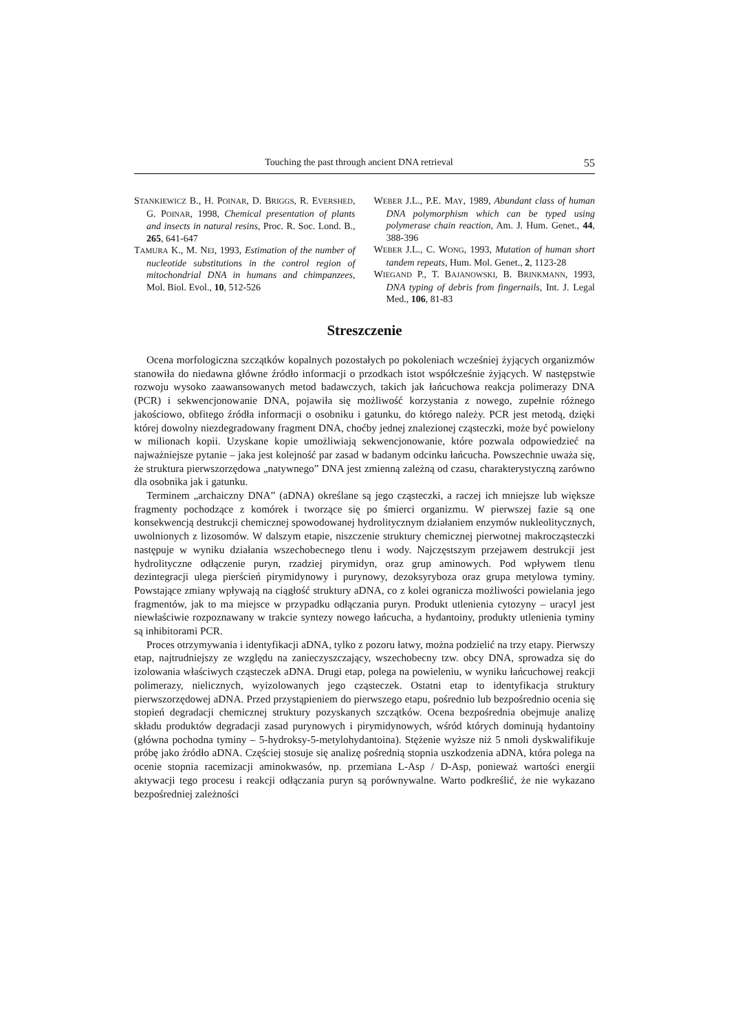Touching the past through ancient DNA retrieval 55
STANKIEWICZ B., H. POINAR, D. BRIGGS, R. EVERSHED, G. POINAR, 1998, Chemical presentation of plants and insects in natural resins, Proc. R. Soc. Lond. B., 265, 641-647
TAMURA K., M. NEI, 1993, Estimation of the number of nucleotide substitutions in the control region of mitochondrial DNA in humans and chimpanzees, Mol. Biol. Evol., 10, 512-526
WEBER J.L., P.E. MAY, 1989, Abundant class of human DNA polymorphism which can be typed using polymerase chain reaction, Am. J. Hum. Genet., 44, 388-396
WEBER J.L., C. WONG, 1993, Mutation of human short tandem repeats, Hum. Mol. Genet., 2, 1123-28
WIEGAND P., T. BAJANOWSKI, B. BRINKMANN, 1993, DNA typing of debris from fingernails, Int. J. Legal Med., 106, 81-83
Streszczenie
Ocena morfologiczna szczątków kopalnych pozostałych po pokoleniach wcześniej żyjących organizmów stanowiła do niedawna główne źródło informacji o przodkach istot współcześnie żyjących. W następstwie rozwoju wysoko zaawansowanych metod badawczych, takich jak łańcuchowa reakcja polimerazy DNA (PCR) i sekwencjonowanie DNA, pojawiła się możliwość korzystania z nowego, zupełnie różnego jakościowo, obfitego źródła informacji o osobniku i gatunku, do którego należy. PCR jest metodą, dzięki której dowolny niezdegradowany fragment DNA, choćby jednej znalezionej cząsteczki, może być powielony w milionach kopii. Uzyskane kopie umożliwiają sekwencjonowanie, które pozwala odpowiedzieć na najważniejsze pytanie – jaka jest kolejność par zasad w badanym odcinku łańcucha. Powszechnie uważa się, że struktura pierwszorzędowa „natywnego” DNA jest zmienną zależną od czasu, charakterystyczną zarówno dla osobnika jak i gatunku.
Terminem „archaiczny DNA” (aDNA) określane są jego cząsteczki, a raczej ich mniejsze lub większe fragmenty pochodzące z komórek i tworzące się po śmierci organizmu. W pierwszej fazie są one konsekwencją destrukcji chemicznej spowodowanej hydrolitycznym działaniem enzymów nukleolitycznych, uwolnionych z lizosomów. W dalszym etapie, niszczenie struktury chemicznej pierwotnej makrocząsteczki następuje w wyniku działania wszechobecnego tlenu i wody. Najczęstszym przejawem destrukcji jest hydrolityczne odłączenie puryn, rzadziej pirymidyn, oraz grup aminowych. Pod wpływem tlenu dezintegracji ulega pierścień pirymidynowy i purynowy, dezoksyryboza oraz grupa metylowa tyminy. Powstające zmiany wpływają na ciągłość struktury aDNA, co z kolei ogranicza możliwości powielania jego fragmentów, jak to ma miejsce w przypadku odłączania puryn. Produkt utlenienia cytozyny – uracyl jest niewłaściwie rozpoznawany w trakcie syntezy nowego łańcucha, a hydantoiny, produkty utlenienia tyminy są inhibitorami PCR.
Proces otrzymywania i identyfikacji aDNA, tylko z pozoru łatwy, można podzielić na trzy etapy. Pierwszy etap, najtrudniejszy ze względu na zanieczyszczający, wszechobecny tzw. obcy DNA, sprowadza się do izolowania właściwych cząsteczek aDNA. Drugi etap, polega na powieleniu, w wyniku łańcuchowej reakcji polimerazy, nielicznych, wyizolowanych jego cząsteczek. Ostatni etap to identyfikacja struktury pierwszorzędowej aDNA. Przed przystąpieniem do pierwszego etapu, pośrednio lub bezpośrednio ocenia się stopień degradacji chemicznej struktury pozyskanych szczątków. Ocena bezpośrednia obejmuje analizę składu produktów degradacji zasad purynowych i pirymidynowych, wśród których dominują hydantoiny (główna pochodna tyminy – 5-hydroksy-5-metylohydantoina). Stężenie wyższe niż 5 nmoli dyskwalifikuje próbę jako źródło aDNA. Częściej stosuje się analizę pośrednią stopnia uszkodzenia aDNA, która polega na ocenie stopnia racemizacji aminokwasów, np. przemiana L-Asp / D-Asp, ponieważ wartości energii aktywacji tego procesu i reakcji odłączania puryn są porównywalne. Warto podkreślić, że nie wykazano bezpośredniej zależności